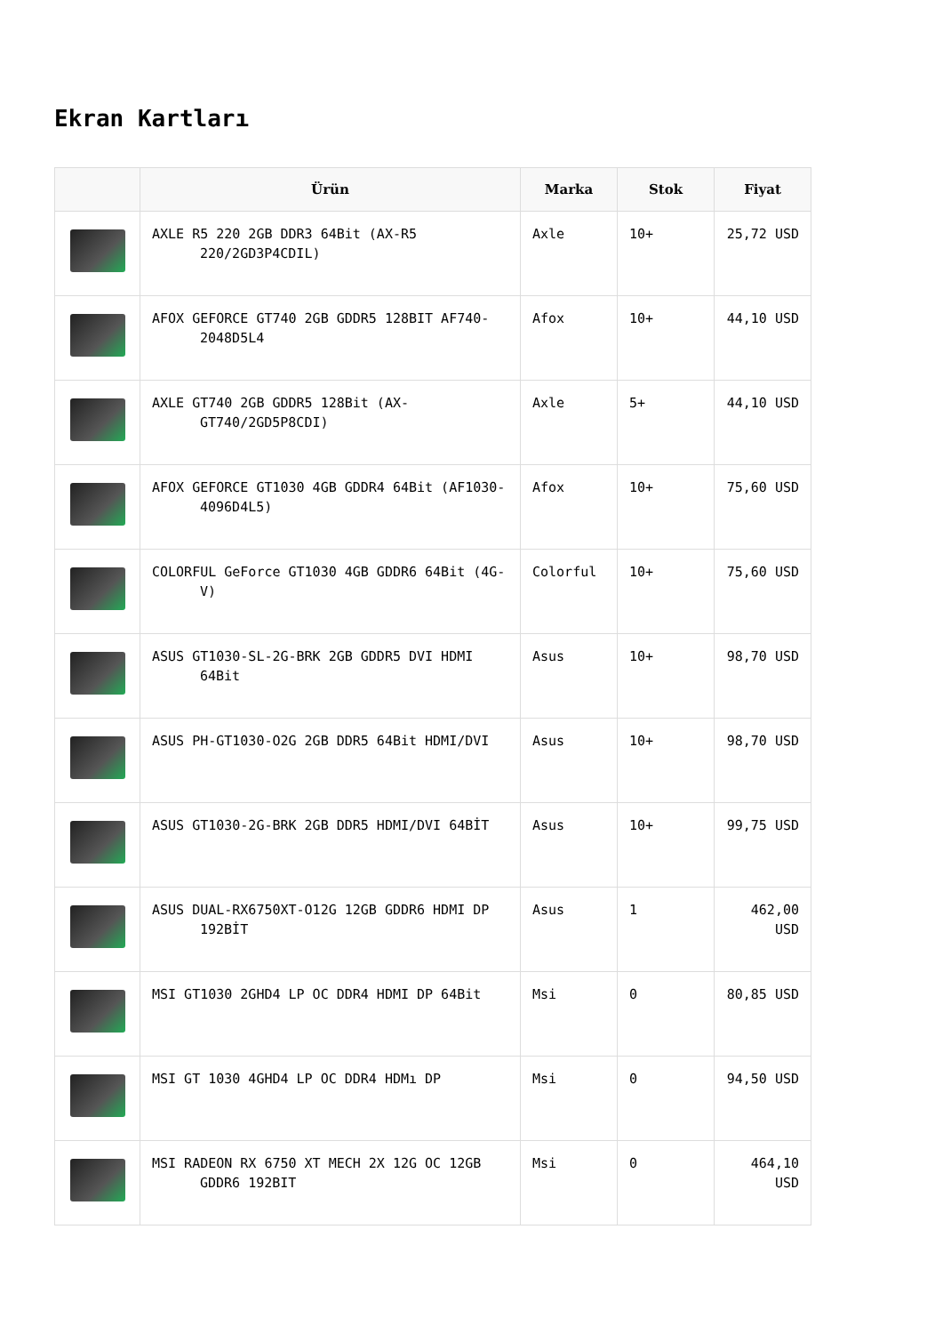Ekran Kartları
| | Ürün | Marka | Stok | Fiyat |
| --- | --- | --- | --- | --- |
| | AXLE R5 220 2GB DDR3 64Bit (AX-R5 220/2GD3P4CDIL) | Axle | 10+ | 25,72 USD |
| | AFOX GEFORCE GT740 2GB GDDR5 128BIT AF740- 2048D5L4 | Afox | 10+ | 44,10 USD |
| | AXLE GT740 2GB GDDR5 128Bit (AX- GT740/2GD5P8CDI) | Axle | 5+ | 44,10 USD |
| | AFOX GEFORCE GT1030 4GB GDDR4 64Bit (AF1030- 4096D4L5) | Afox | 10+ | 75,60 USD |
| | COLORFUL GeForce GT1030 4GB GDDR6 64Bit (4G- V) | Colorful | 10+ | 75,60 USD |
| | ASUS GT1030-SL-2G-BRK 2GB GDDR5 DVI HDMI 64Bit | Asus | 10+ | 98,70 USD |
| | ASUS PH-GT1030-O2G 2GB DDR5 64Bit HDMI/DVI | Asus | 10+ | 98,70 USD |
| | ASUS GT1030-2G-BRK 2GB DDR5 HDMI/DVI 64BİT | Asus | 10+ | 99,75 USD |
| | ASUS DUAL-RX6750XT-O12G 12GB GDDR6 HDMI DP 192BİT | Asus | 1 | 462,00 USD |
| | MSI GT1030 2GHD4 LP OC DDR4 HDMI DP 64Bit | Msi | 0 | 80,85 USD |
| | MSI GT 1030 4GHD4 LP OC DDR4 HDMı DP | Msi | 0 | 94,50 USD |
| | MSI RADEON RX 6750 XT MECH 2X 12G OC 12GB GDDR6 192BIT | Msi | 0 | 464,10 USD |